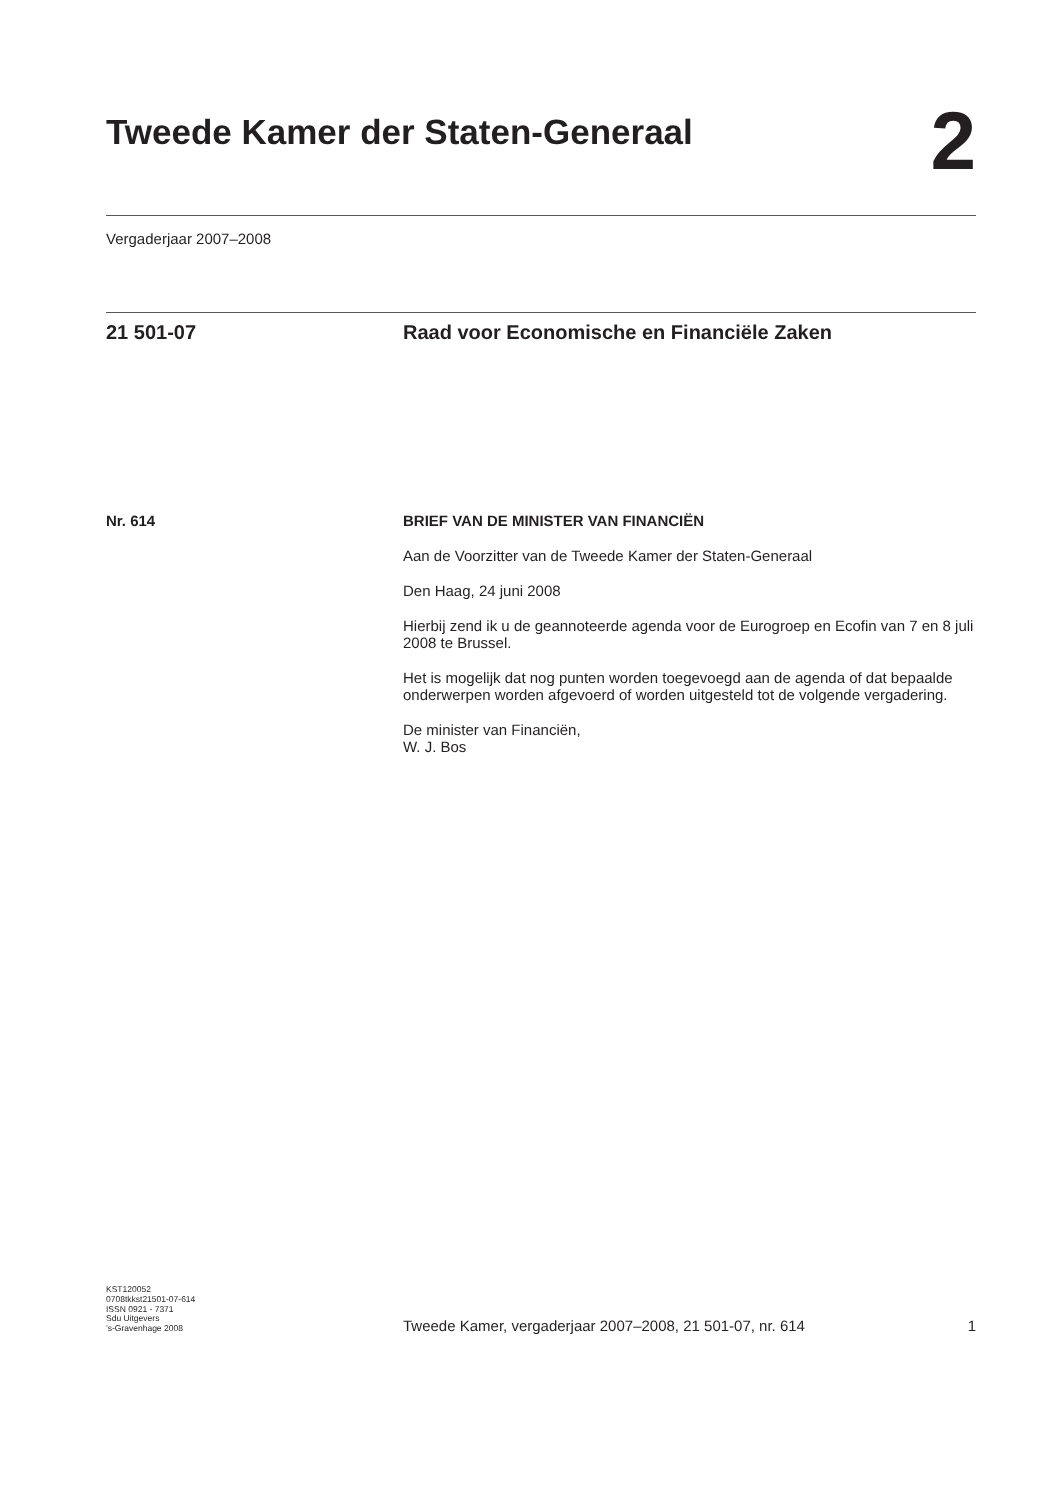Tweede Kamer der Staten-Generaal
2
Vergaderjaar 2007–2008
21 501-07 Raad voor Economische en Financiële Zaken
Nr. 614 BRIEF VAN DE MINISTER VAN FINANCIËN
Aan de Voorzitter van de Tweede Kamer der Staten-Generaal
Den Haag, 24 juni 2008
Hierbij zend ik u de geannoteerde agenda voor de Eurogroep en Ecofin van 7 en 8 juli 2008 te Brussel.
Het is mogelijk dat nog punten worden toegevoegd aan de agenda of dat bepaalde onderwerpen worden afgevoerd of worden uitgesteld tot de volgende vergadering.
De minister van Financiën,
W. J. Bos
KST120052
0708tkkst21501-07-614
ISSN 0921 - 7371
Sdu Uitgevers
’s-Gravenhage 2008
Tweede Kamer, vergaderjaar 2007–2008, 21 501-07, nr. 614
1